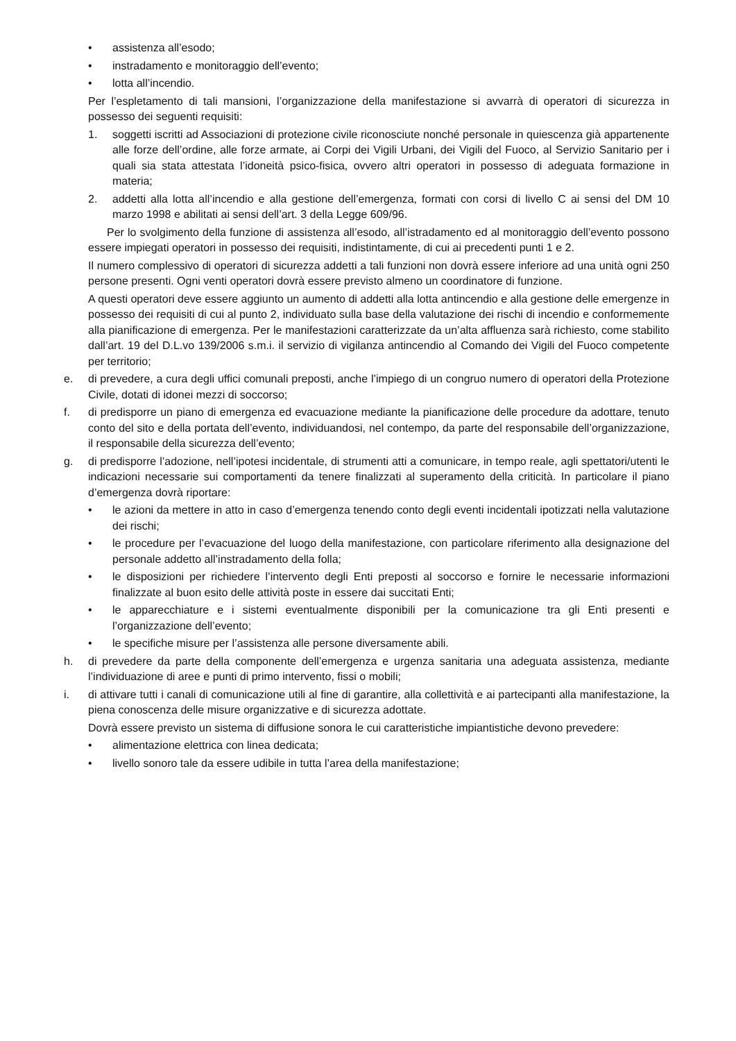• assistenza all’esodo;
• instradamento e monitoraggio dell’evento;
• lotta all’incendio.
Per l’espletamento di tali mansioni, l’organizzazione della manifestazione si avvarrà di operatori di sicurezza in possesso dei seguenti requisiti:
1. soggetti iscritti ad Associazioni di protezione civile riconosciute nonché personale in quiescenza già appartenente alle forze dell’ordine, alle forze armate, ai Corpi dei Vigili Urbani, dei Vigili del Fuoco, al Servizio Sanitario per i quali sia stata attestata l’idoneità psico-fisica, ovvero altri operatori in possesso di adeguata formazione in materia;
2. addetti alla lotta all’incendio e alla gestione dell’emergenza, formati con corsi di livello C ai sensi del DM 10 marzo 1998 e abilitati ai sensi dell’art. 3 della Legge 609/96.
Per lo svolgimento della funzione di assistenza all’esodo, all’istradamento ed al monitoraggio dell’evento possono essere impiegati operatori in possesso dei requisiti, indistintamente, di cui ai precedenti punti 1 e 2.
Il numero complessivo di operatori di sicurezza addetti a tali funzioni non dovrà essere inferiore ad una unità ogni 250 persone presenti. Ogni venti operatori dovrà essere previsto almeno un coordinatore di funzione.
A questi operatori deve essere aggiunto un aumento di addetti alla lotta antincendio e alla gestione delle emergenze in possesso dei requisiti di cui al punto 2, individuato sulla base della valutazione dei rischi di incendio e conformemente alla pianificazione di emergenza. Per le manifestazioni caratterizzate da un’alta affluenza sarà richiesto, come stabilito dall’art. 19 del D.L.vo 139/2006 s.m.i. il servizio di vigilanza antincendio al Comando dei Vigili del Fuoco competente per territorio;
e. di prevedere, a cura degli uffici comunali preposti, anche l’impiego di un congruo numero di operatori della Protezione Civile, dotati di idonei mezzi di soccorso;
f. di predisporre un piano di emergenza ed evacuazione mediante la pianificazione delle procedure da adottare, tenuto conto del sito e della portata dell’evento, individuandosi, nel contempo, da parte del responsabile dell’organizzazione, il responsabile della sicurezza dell’evento;
g. di predisporre l’adozione, nell’ipotesi incidentale, di strumenti atti a comunicare, in tempo reale, agli spettatori/utenti le indicazioni necessarie sui comportamenti da tenere finalizzati al superamento della criticità. In particolare il piano d’emergenza dovrà riportare:
• le azioni da mettere in atto in caso d’emergenza tenendo conto degli eventi incidentali ipotizzati nella valutazione dei rischi;
• le procedure per l’evacuazione del luogo della manifestazione, con particolare riferimento alla designazione del personale addetto all’instradamento della folla;
• le disposizioni per richiedere l’intervento degli Enti preposti al soccorso e fornire le necessarie informazioni finalizzate al buon esito delle attività poste in essere dai succitati Enti;
• le apparecchiature e i sistemi eventualmente disponibili per la comunicazione tra gli Enti presenti e l’organizzazione dell’evento;
• le specifiche misure per l’assistenza alle persone diversamente abili.
h. di prevedere da parte della componente dell’emergenza e urgenza sanitaria una adeguata assistenza, mediante l’individuazione di aree e punti di primo intervento, fissi o mobili;
i. di attivare tutti i canali di comunicazione utili al fine di garantire, alla collettività e ai partecipanti alla manifestazione, la piena conoscenza delle misure organizzative e di sicurezza adottate.
Dovrà essere previsto un sistema di diffusione sonora le cui caratteristiche impiantistiche devono prevedere:
• alimentazione elettrica con linea dedicata;
• livello sonoro tale da essere udibile in tutta l’area della manifestazione;